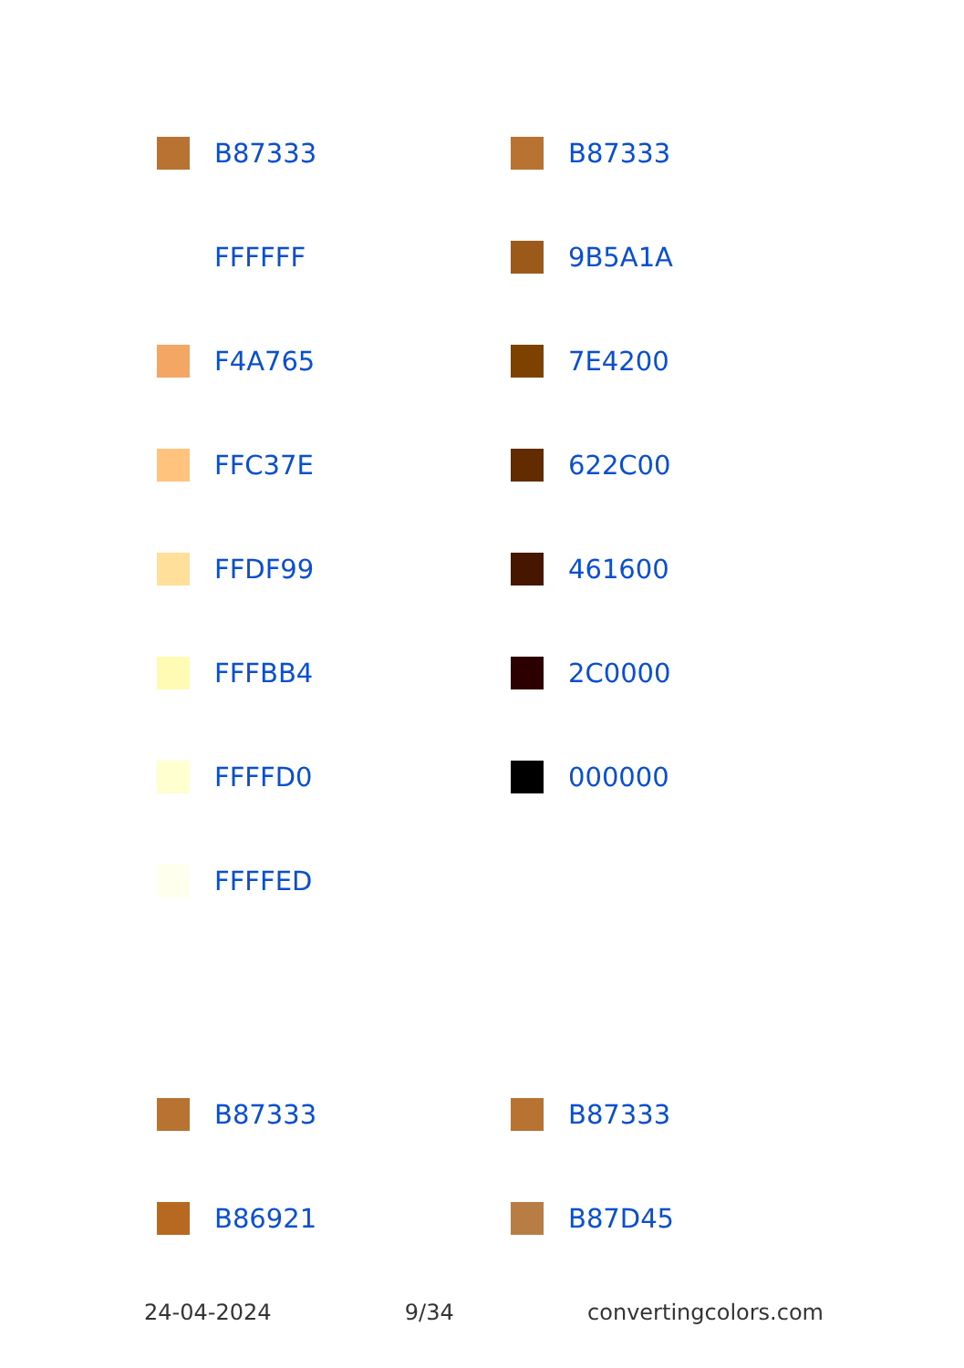B87333
B87333
FFFFFF
9B5A1A
F4A765
7E4200
FFC37E
622C00
FFDF99
461600
FFFBB4
2C0000
FFFFD0
000000
FFFFED
B87333
B87333
B86921
B87D45
24-04-2024 9/34 convertingcolors.com